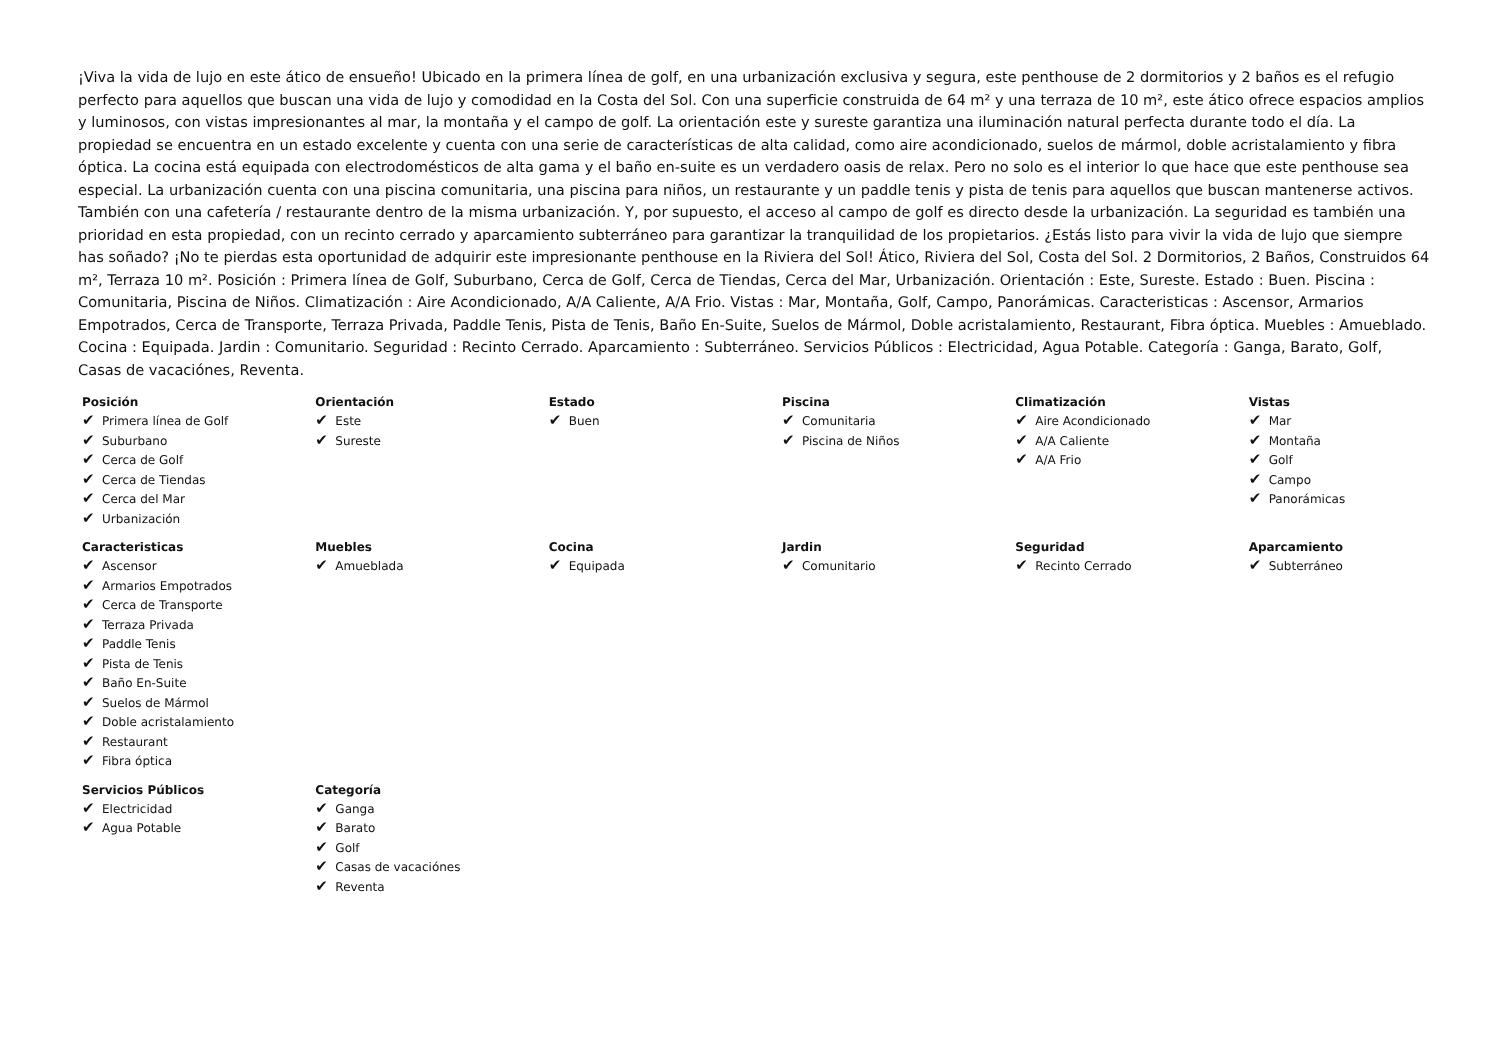¡Viva la vida de lujo en este ático de ensueño! Ubicado en la primera línea de golf, en una urbanización exclusiva y segura, este penthouse de 2 dormitorios y 2 baños es el refugio perfecto para aquellos que buscan una vida de lujo y comodidad en la Costa del Sol. Con una superficie construida de 64 m² y una terraza de 10 m², este ático ofrece espacios amplios y luminosos, con vistas impresionantes al mar, la montaña y el campo de golf. La orientación este y sureste garantiza una iluminación natural perfecta durante todo el día. La propiedad se encuentra en un estado excelente y cuenta con una serie de características de alta calidad, como aire acondicionado, suelos de mármol, doble acristalamiento y fibra óptica. La cocina está equipada con electrodomésticos de alta gama y el baño en-suite es un verdadero oasis de relax. Pero no solo es el interior lo que hace que este penthouse sea especial. La urbanización cuenta con una piscina comunitaria, una piscina para niños, un restaurante y un paddle tenis y pista de tenis para aquellos que buscan mantenerse activos. También con una cafetería / restaurante dentro de la misma urbanización. Y, por supuesto, el acceso al campo de golf es directo desde la urbanización. La seguridad es también una prioridad en esta propiedad, con un recinto cerrado y aparcamiento subterráneo para garantizar la tranquilidad de los propietarios. ¿Estás listo para vivir la vida de lujo que siempre has soñado? ¡No te pierdas esta oportunidad de adquirir este impresionante penthouse en la Riviera del Sol! Ático, Riviera del Sol, Costa del Sol. 2 Dormitorios, 2 Baños, Construidos 64 m², Terraza 10 m². Posición : Primera línea de Golf, Suburbano, Cerca de Golf, Cerca de Tiendas, Cerca del Mar, Urbanización. Orientación : Este, Sureste. Estado : Buen. Piscina : Comunitaria, Piscina de Niños. Climatización : Aire Acondicionado, A/A Caliente, A/A Frio. Vistas : Mar, Montaña, Golf, Campo, Panorámicas. Caracteristicas : Ascensor, Armarios Empotrados, Cerca de Transporte, Terraza Privada, Paddle Tenis, Pista de Tenis, Baño En-Suite, Suelos de Mármol, Doble acristalamiento, Restaurant, Fibra óptica. Muebles : Amueblado. Cocina : Equipada. Jardin : Comunitario. Seguridad : Recinto Cerrado. Aparcamiento : Subterráneo. Servicios Públicos : Electricidad, Agua Potable. Categoría : Ganga, Barato, Golf, Casas de vacaciónes, Reventa.
| Posición ✔ Primera línea de Golf ✔ Suburbano ✔ Cerca de Golf ✔ Cerca de Tiendas ✔ Cerca del Mar ✔ Urbanización | Orientación ✔ Este ✔ Sureste | Estado ✔ Buen | Piscina ✔ Comunitaria ✔ Piscina de Niños | Climatización ✔ Aire Acondicionado ✔ A/A Caliente ✔ A/A Frio | Vistas ✔ Mar ✔ Montaña ✔ Golf ✔ Campo ✔ Panorámicas |
| Caracteristicas ✔ Ascensor ✔ Armarios Empotrados ✔ Cerca de Transporte ✔ Terraza Privada ✔ Paddle Tenis ✔ Pista de Tenis ✔ Baño En-Suite ✔ Suelos de Mármol ✔ Doble acristalamiento ✔ Restaurant ✔ Fibra óptica | Muebles ✔ Amueblada | Cocina ✔ Equipada | Jardin ✔ Comunitario | Seguridad ✔ Recinto Cerrado | Aparcamiento ✔ Subterráneo |
| Servicios Públicos ✔ Electricidad ✔ Agua Potable | Categoría ✔ Ganga ✔ Barato ✔ Golf ✔ Casas de vacaciónes ✔ Reventa | | | | |